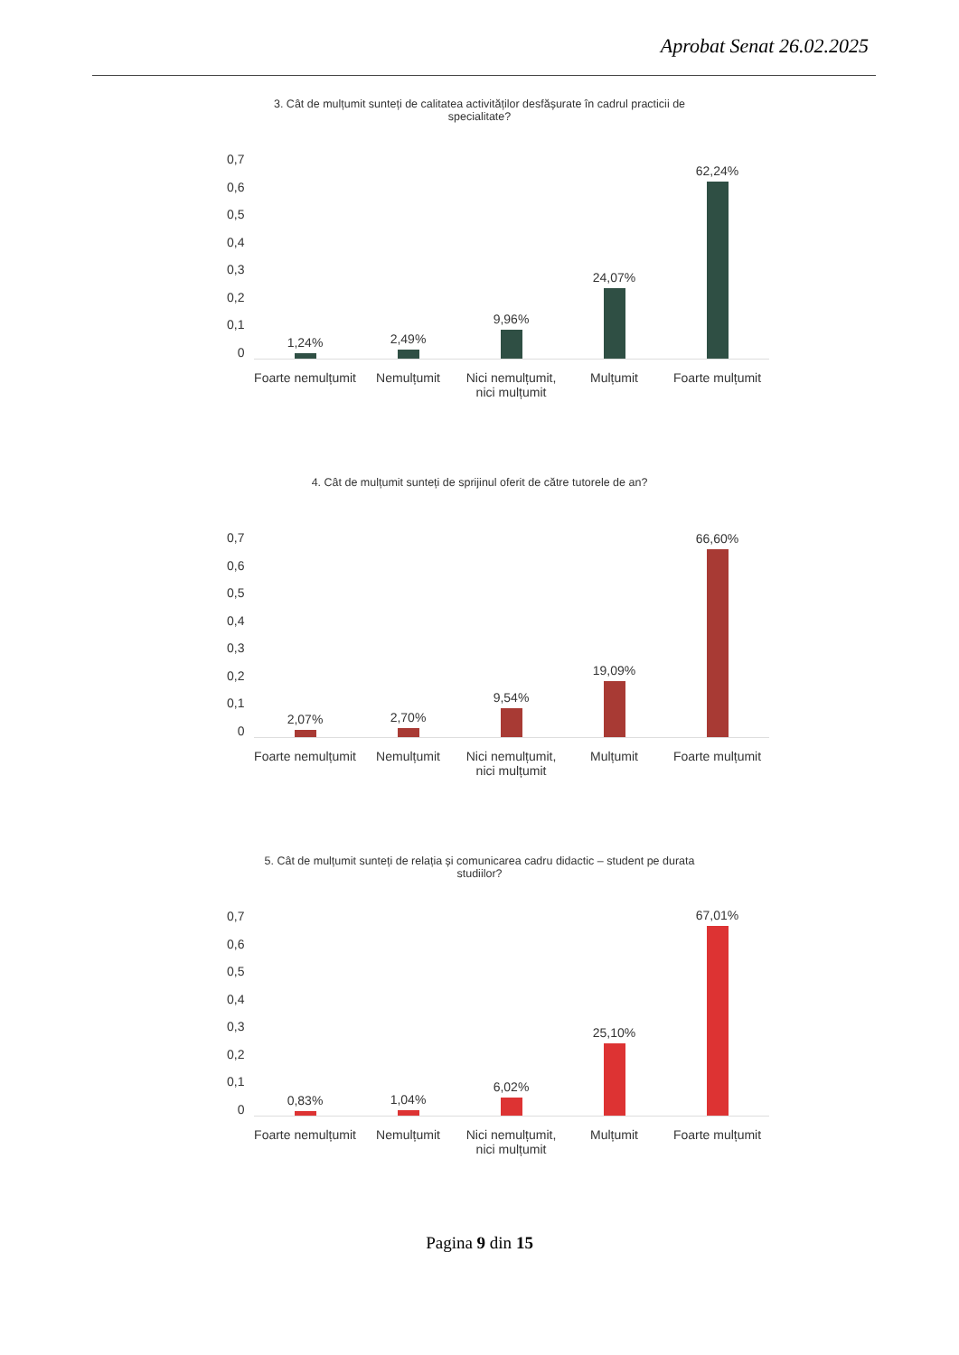Aprobat Senat 26.02.2025
3. Cât de mulțumit sunteți de calitatea activităților desfășurate în cadrul practicii de specialitate?
0,7
0,6
0,5
0,4
0,3
0,2
0,1
0
1,24%
2,49%
9,96%
24,07%
62,24%
Foarte nemulțumit Nemulțumit Nici nemulțumit, nici mulțumit Mulțumit Foarte mulțumit
4. Cât de mulțumit sunteți de sprijinul oferit de către tutorele de an?
0,7
0,6
0,5
0,4
0,3
0,2
0,1
0
2,07%
2,70%
9,54%
19,09%
66,60%
Foarte nemulțumit Nemulțumit Nici nemulțumit, nici mulțumit Mulțumit Foarte mulțumit
5. Cât de mulțumit sunteți de relația și comunicarea cadru didactic – student pe durata studiilor?
0,7
0,6
0,5
0,4
0,3
0,2
0,1
0
0,83%
1,04%
6,02%
25,10%
67,01%
Foarte nemulțumit Nemulțumit Nici nemulțumit, nici mulțumit Mulțumit Foarte mulțumit
Pagina 9 din 15